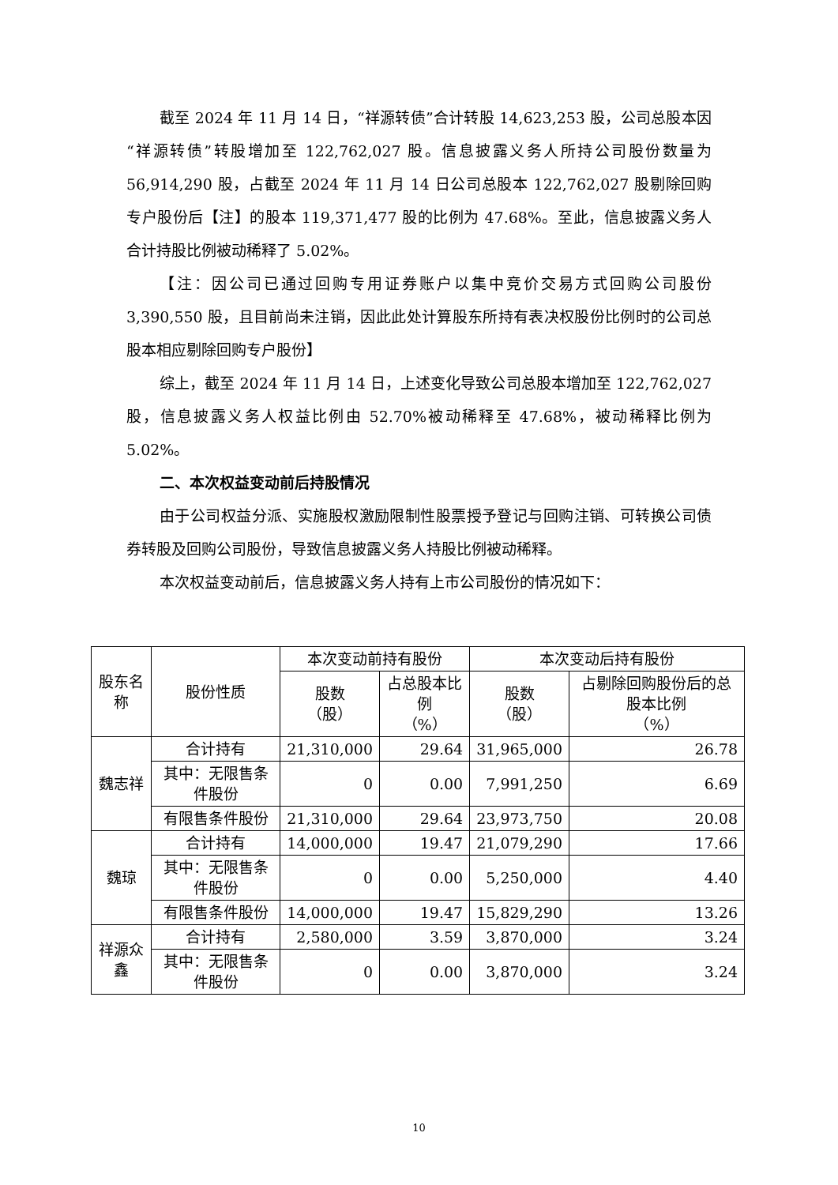截至 2024 年 11 月 14 日，“祥源转债”合计转股 14,623,253 股，公司总股本因“祥源转债”转股增加至 122,762,027 股。信息披露义务人所持公司股份数量为 56,914,290 股，占截至 2024 年 11 月 14 日公司总股本 122,762,027 股剔除回购专户股份后【注】的股本 119,371,477 股的比例为 47.68%。至此，信息披露义务人合计持股比例被动稀释了 5.02%。
【注：因公司已通过回购专用证券账户以集中竞价交易方式回购公司股份 3,390,550 股，且目前尚未注销，因此此处计算股东所持有表决权股份比例时的公司总股本相应剔除回购专户股份】
综上，截至 2024 年 11 月 14 日，上述变化导致公司总股本增加至 122,762,027 股，信息披露义务人权益比例由 52.70%被动稀释至 47.68%，被动稀释比例为 5.02%。
二、本次权益变动前后持股情况
由于公司权益分派、实施股权激励限制性股票授予登记与回购注销、可转换公司债券转股及回购公司股份，导致信息披露义务人持股比例被动稀释。
本次权益变动前后，信息披露义务人持有上市公司股份的情况如下：
| 股东名称 | 股份性质 | 本次变动前持有股份 | | 本次变动后持有股份 | |
| --- | --- | --- | --- | --- | --- |
| | | 股数 （股） | 占总股本比例 （%） | 股数 （股） | 占剔除回购股份后的总股本比例 （%） |
| 魏志祥 | 合计持有 | 21,310,000 | 29.64 | 31,965,000 | 26.78 |
| | 其中：无限售条件股份 | 0 | 0.00 | 7,991,250 | 6.69 |
| | 有限售条件股份 | 21,310,000 | 29.64 | 23,973,750 | 20.08 |
| 魏琼 | 合计持有 | 14,000,000 | 19.47 | 21,079,290 | 17.66 |
| | 其中：无限售条件股份 | 0 | 0.00 | 5,250,000 | 4.40 |
| | 有限售条件股份 | 14,000,000 | 19.47 | 15,829,290 | 13.26 |
| 祥源众鑫 | 合计持有 | 2,580,000 | 3.59 | 3,870,000 | 3.24 |
| | 其中：无限售条件股份 | 0 | 0.00 | 3,870,000 | 3.24 |
10